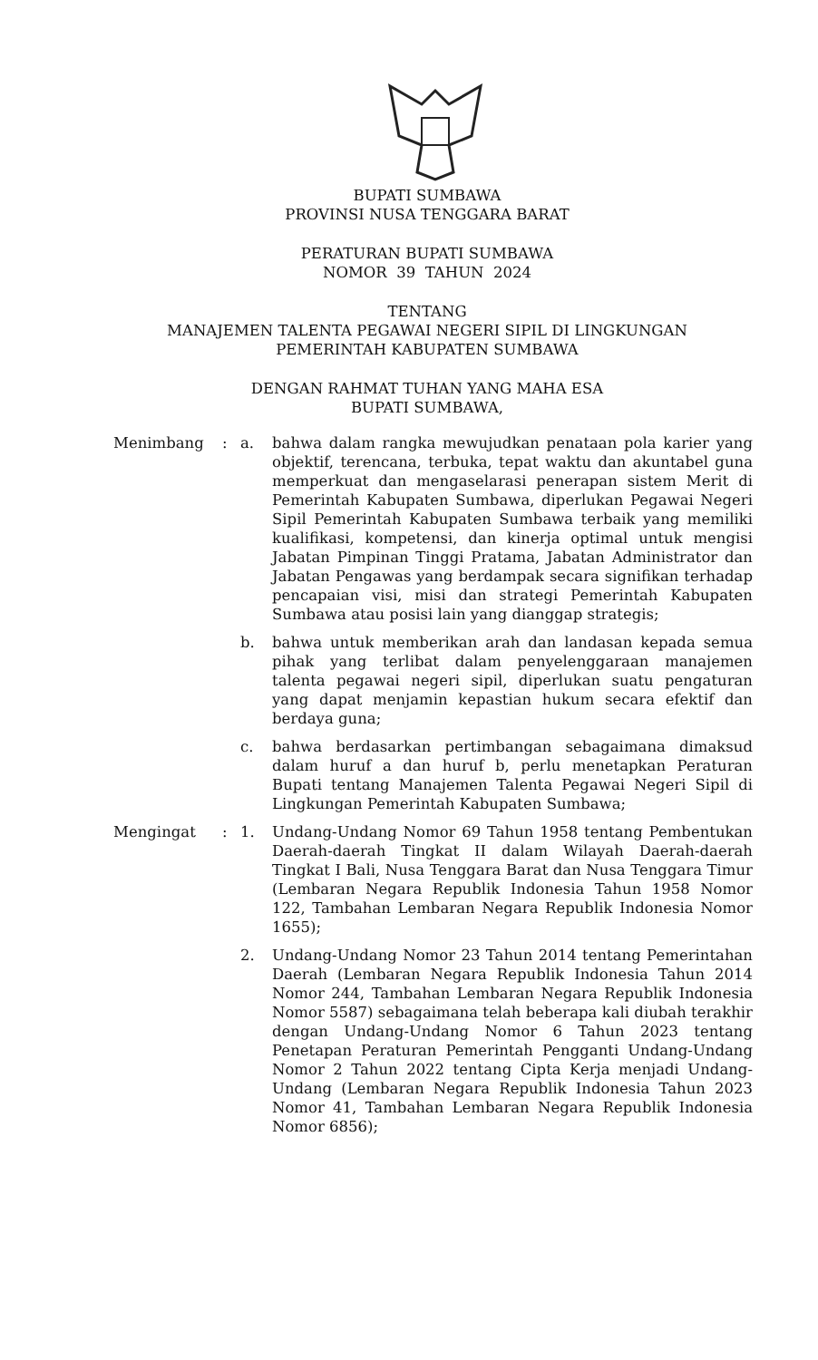BUPATI SUMBAWA
PROVINSI NUSA TENGGARA BARAT
PERATURAN BUPATI SUMBAWA
NOMOR 39 TAHUN 2024
TENTANG
MANAJEMEN TALENTA PEGAWAI NEGERI SIPIL DI LINGKUNGAN
PEMERINTAH KABUPATEN SUMBAWA
DENGAN RAHMAT TUHAN YANG MAHA ESA
BUPATI SUMBAWA,
| Menimbang | : | a. | bahwa dalam rangka mewujudkan penataan pola karier yang objektif, terencana, terbuka, tepat waktu dan akuntabel guna memperkuat dan mengaselarasi penerapan sistem Merit di Pemerintah Kabupaten Sumbawa, diperlukan Pegawai Negeri Sipil Pemerintah Kabupaten Sumbawa terbaik yang memiliki kualifikasi, kompetensi, dan kinerja optimal untuk mengisi Jabatan Pimpinan Tinggi Pratama, Jabatan Administrator dan Jabatan Pengawas yang berdampak secara signifikan terhadap pencapaian visi, misi dan strategi Pemerintah Kabupaten Sumbawa atau posisi lain yang dianggap strategis; |
| | | b. | bahwa untuk memberikan arah dan landasan kepada semua pihak yang terlibat dalam penyelenggaraan manajemen talenta pegawai negeri sipil, diperlukan suatu pengaturan yang dapat menjamin kepastian hukum secara efektif dan berdaya guna; |
| | | c. | bahwa berdasarkan pertimbangan sebagaimana dimaksud dalam huruf a dan huruf b, perlu menetapkan Peraturan Bupati tentang Manajemen Talenta Pegawai Negeri Sipil di Lingkungan Pemerintah Kabupaten Sumbawa; |
| Mengingat | : | 1. | Undang-Undang Nomor 69 Tahun 1958 tentang Pembentukan Daerah-daerah Tingkat II dalam Wilayah Daerah-daerah Tingkat I Bali, Nusa Tenggara Barat dan Nusa Tenggara Timur (Lembaran Negara Republik Indonesia Tahun 1958 Nomor 122, Tambahan Lembaran Negara Republik Indonesia Nomor 1655); |
| | | 2. | Undang-Undang Nomor 23 Tahun 2014 tentang Pemerintahan Daerah (Lembaran Negara Republik Indonesia Tahun 2014 Nomor 244, Tambahan Lembaran Negara Republik Indonesia Nomor 5587) sebagaimana telah beberapa kali diubah terakhir dengan Undang-Undang Nomor 6 Tahun 2023 tentang Penetapan Peraturan Pemerintah Pengganti Undang-Undang Nomor 2 Tahun 2022 tentang Cipta Kerja menjadi Undang-Undang (Lembaran Negara Republik Indonesia Tahun 2023 Nomor 41, Tambahan Lembaran Negara Republik Indonesia Nomor 6856); |